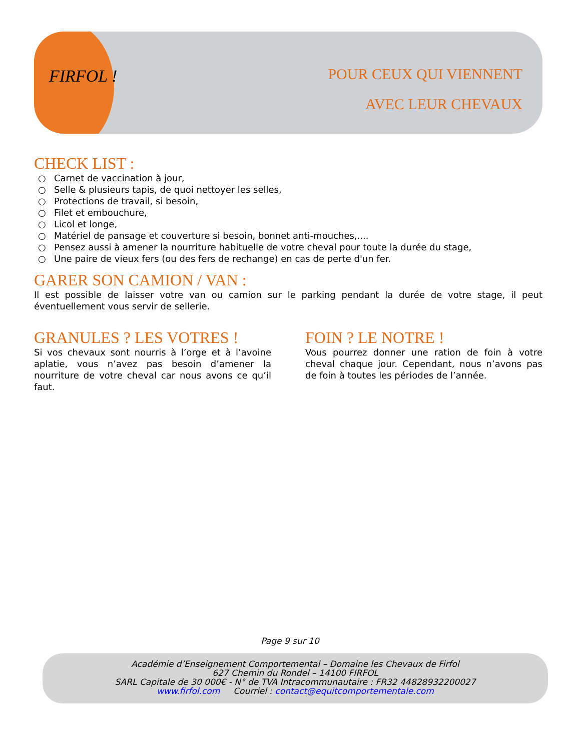FIRFOL !
POUR CEUX QUI VIENNENT
AVEC LEUR CHEVAUX
CHECK LIST :
○ Carnet de vaccination à jour,
○ Selle & plusieurs tapis, de quoi nettoyer les selles,
○ Protections de travail, si besoin,
○ Filet et embouchure,
○ Licol et longe,
○ Matériel de pansage et couverture si besoin, bonnet anti-mouches,....
○ Pensez aussi à amener la nourriture habituelle de votre cheval pour toute la durée du stage,
○ Une paire de vieux fers (ou des fers de rechange) en cas de perte d'un fer.
GARER SON CAMION / VAN :
Il est possible de laisser votre van ou camion sur le parking pendant la durée de votre stage, il peut éventuellement vous servir de sellerie.
GRANULES ? LES VOTRES !
Si vos chevaux sont nourris à l’orge et à l’avoine aplatie, vous n’avez pas besoin d’amener la nourriture de votre cheval car nous avons ce qu’il faut.
FOIN ? LE NOTRE !
Vous pourrez donner une ration de foin à votre cheval chaque jour. Cependant, nous n’avons pas de foin à toutes les périodes de l’année.
Page 9 sur 10
Académie d’Enseignement Comportemental – Domaine les Chevaux de Firfol
627 Chemin du Rondel – 14100 FIRFOL
SARL Capitale de 30 000€ - N° de TVA Intracommunautaire : FR32 44828932200027
www.firfol.com Courriel : contact@equitcomportementale.com